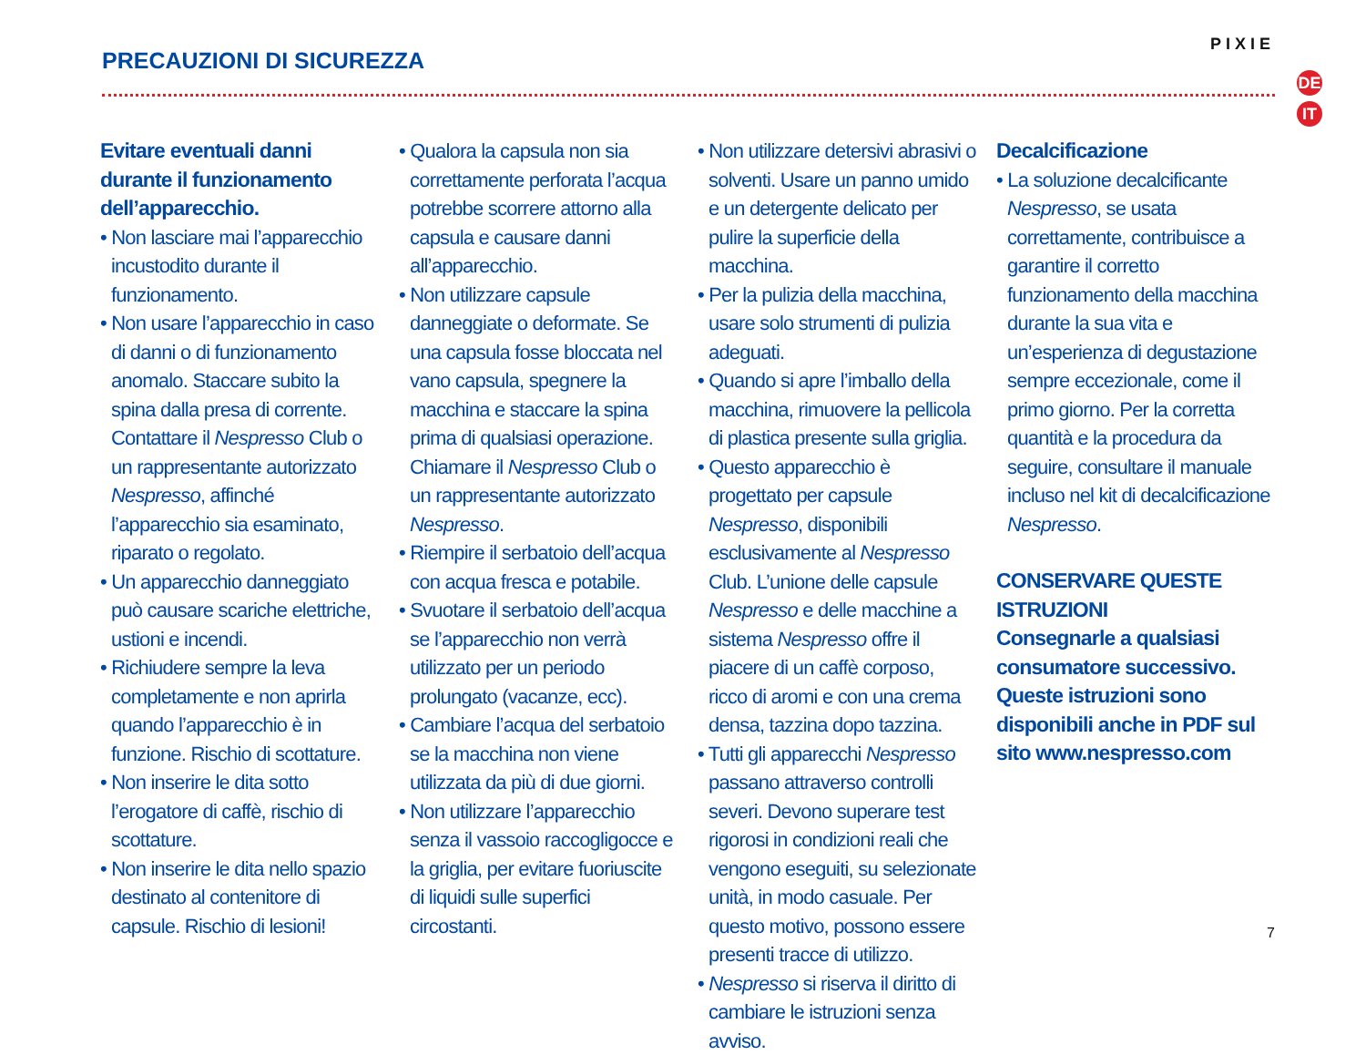PRECAUZIONI DI SICUREZZA
PIXIE
DE
IT
Evitare eventuali danni durante il funzionamento dell’apparecchio.
• Non lasciare mai l’apparecchio incustodito durante il funzionamento.
• Non usare l’apparecchio in caso di danni o di funzionamento anomalo. Staccare subito la spina dalla presa di corrente. Contattare il Nespresso Club o un rappresentante autorizzato Nespresso, affinché l’apparecchio sia esaminato, riparato o regolato.
• Un apparecchio danneggiato può causare scariche elettriche, ustioni e incendi.
• Richiudere sempre la leva completamente e non aprirla quando l’apparecchio è in funzione. Rischio di scottature.
• Non inserire le dita sotto l’erogatore di caffè, rischio di scottature.
• Non inserire le dita nello spazio destinato al contenitore di capsule. Rischio di lesioni!
• Qualora la capsula non sia correttamente perforata l’acqua potrebbe scorrere attorno alla capsula e causare danni all’apparecchio.
• Non utilizzare capsule danneggiate o deformate. Se una capsula fosse bloccata nel vano capsula, spegnere la macchina e staccare la spina prima di qualsiasi operazione. Chiamare il Nespresso Club o un rappresentante autorizzato Nespresso.
• Riempire il serbatoio dell’acqua con acqua fresca e potabile.
• Svuotare il serbatoio dell’acqua se l’apparecchio non verrà utilizzato per un periodo prolungato (vacanze, ecc).
• Cambiare l’acqua del serbatoio se la macchina non viene utilizzata da più di due giorni.
• Non utilizzare l’apparecchio senza il vassoio raccogligocce e la griglia, per evitare fuoriuscite di liquidi sulle superfici circostanti.
• Non utilizzare detersivi abrasivi o solventi. Usare un panno umido e un detergente delicato per pulire la superficie della macchina.
• Per la pulizia della macchina, usare solo strumenti di pulizia adeguati.
• Quando si apre l’imballo della macchina, rimuovere la pellicola di plastica presente sulla griglia.
• Questo apparecchio è progettato per capsule Nespresso, disponibili esclusivamente al Nespresso Club. L’unione delle capsule Nespresso e delle macchine a sistema Nespresso offre il piacere di un caffè corposo, ricco di aromi e con una crema densa, tazzina dopo tazzina.
• Tutti gli apparecchi Nespresso passano attraverso controlli severi. Devono superare test rigorosi in condizioni reali che vengono eseguiti, su selezionate unità, in modo casuale. Per questo motivo, possono essere presenti tracce di utilizzo.
• Nespresso si riserva il diritto di cambiare le istruzioni senza avviso.
Decalcificazione
• La soluzione decalcificante Nespresso, se usata correttamente, contribuisce a garantire il corretto funzionamento della macchina durante la sua vita e un’esperienza di degustazione sempre eccezionale, come il primo giorno. Per la corretta quantità e la procedura da seguire, consultare il manuale incluso nel kit di decalcificazione Nespresso.
CONSERVARE QUESTE ISTRUZIONI
Consegnarle a qualsiasi consumatore successivo.
Queste istruzioni sono disponibili anche in PDF sul sito www.nespresso.com
7